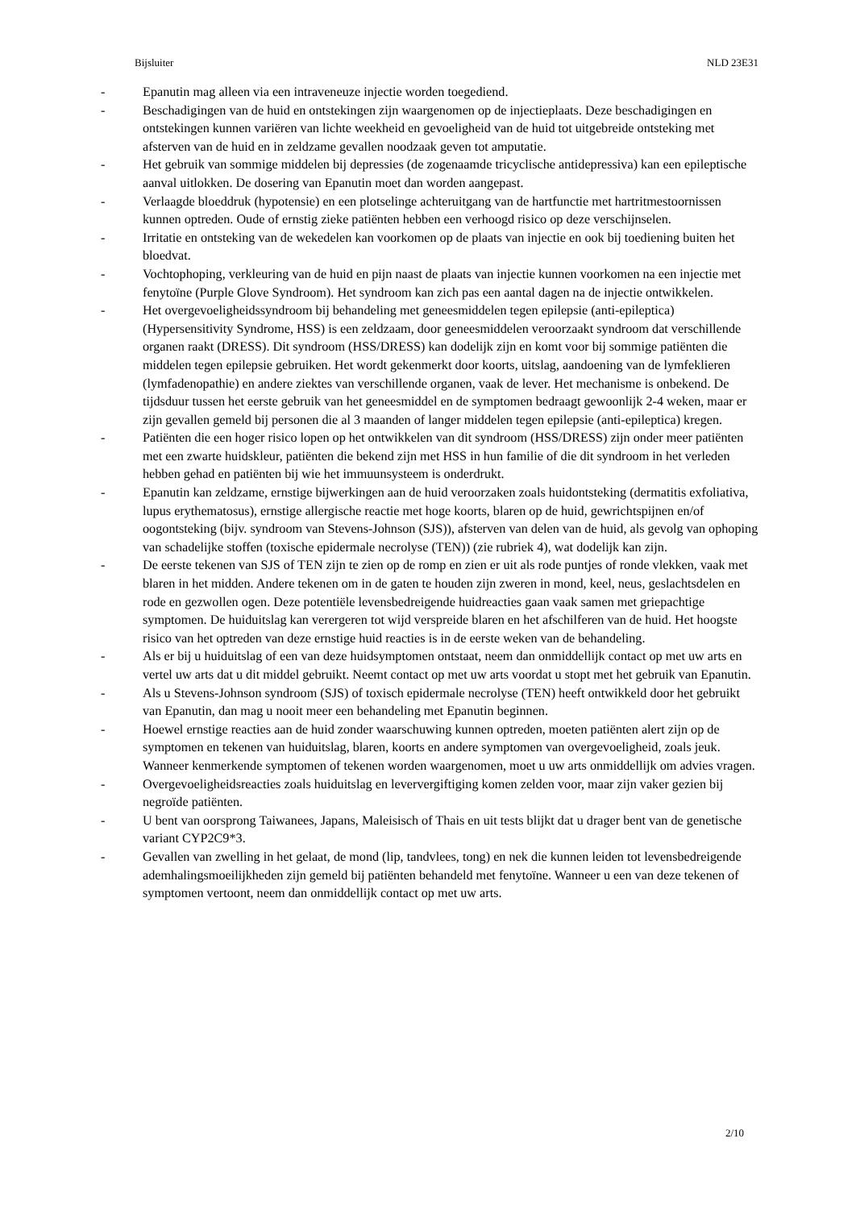Bijsluiter NLD 23E31
- Epanutin mag alleen via een intraveneuze injectie worden toegediend.
- Beschadigingen van de huid en ontstekingen zijn waargenomen op de injectieplaats. Deze beschadigingen en ontstekingen kunnen variëren van lichte weekheid en gevoeligheid van de huid tot uitgebreide ontsteking met afsterven van de huid en in zeldzame gevallen noodzaak geven tot amputatie.
- Het gebruik van sommige middelen bij depressies (de zogenaamde tricyclische antidepressiva) kan een epileptische aanval uitlokken. De dosering van Epanutin moet dan worden aangepast.
- Verlaagde bloeddruk (hypotensie) en een plotselinge achteruitgang van de hartfunctie met hartritmestoornissen kunnen optreden. Oude of ernstig zieke patiënten hebben een verhoogd risico op deze verschijnselen.
- Irritatie en ontsteking van de wekedelen kan voorkomen op de plaats van injectie en ook bij toediening buiten het bloedvat.
- Vochtophoping, verkleuring van de huid en pijn naast de plaats van injectie kunnen voorkomen na een injectie met fenytoïne (Purple Glove Syndroom). Het syndroom kan zich pas een aantal dagen na de injectie ontwikkelen.
- Het overgevoeligheidssyndroom bij behandeling met geneesmiddelen tegen epilepsie (anti-epileptica) (Hypersensitivity Syndrome, HSS) is een zeldzaam, door geneesmiddelen veroorzaakt syndroom dat verschillende organen raakt (DRESS). Dit syndroom (HSS/DRESS) kan dodelijk zijn en komt voor bij sommige patiënten die middelen tegen epilepsie gebruiken. Het wordt gekenmerkt door koorts, uitslag, aandoening van de lymfeklieren (lymfadenopathie) en andere ziektes van verschillende organen, vaak de lever. Het mechanisme is onbekend. De tijdsduur tussen het eerste gebruik van het geneesmiddel en de symptomen bedraagt gewoonlijk 2-4 weken, maar er zijn gevallen gemeld bij personen die al 3 maanden of langer middelen tegen epilepsie (anti-epileptica) kregen.
- Patiënten die een hoger risico lopen op het ontwikkelen van dit syndroom (HSS/DRESS) zijn onder meer patiënten met een zwarte huidskleur, patiënten die bekend zijn met HSS in hun familie of die dit syndroom in het verleden hebben gehad en patiënten bij wie het immuunsysteem is onderdrukt.
- Epanutin kan zeldzame, ernstige bijwerkingen aan de huid veroorzaken zoals huidontsteking (dermatitis exfoliativa, lupus erythematosus), ernstige allergische reactie met hoge koorts, blaren op de huid, gewrichtspijnen en/of oogontsteking (bijv. syndroom van Stevens-Johnson (SJS)), afsterven van delen van de huid, als gevolg van ophoping van schadelijke stoffen (toxische epidermale necrolyse (TEN)) (zie rubriek 4), wat dodelijk kan zijn.
- De eerste tekenen van SJS of TEN zijn te zien op de romp en zien er uit als rode puntjes of ronde vlekken, vaak met blaren in het midden. Andere tekenen om in de gaten te houden zijn zweren in mond, keel, neus, geslachtsdelen en rode en gezwollen ogen. Deze potentiële levensbedreigende huidreacties gaan vaak samen met griepachtige symptomen. De huiduitslag kan verergeren tot wijd verspreide blaren en het afschilferen van de huid. Het hoogste risico van het optreden van deze ernstige huid reacties is in de eerste weken van de behandeling.
- Als er bij u huiduitslag of een van deze huidsymptomen ontstaat, neem dan onmiddellijk contact op met uw arts en vertel uw arts dat u dit middel gebruikt. Neemt contact op met uw arts voordat u stopt met het gebruik van Epanutin.
- Als u Stevens-Johnson syndroom (SJS) of toxisch epidermale necrolyse (TEN) heeft ontwikkeld door het gebruikt van Epanutin, dan mag u nooit meer een behandeling met Epanutin beginnen.
- Hoewel ernstige reacties aan de huid zonder waarschuwing kunnen optreden, moeten patiënten alert zijn op de symptomen en tekenen van huiduitslag, blaren, koorts en andere symptomen van overgevoeligheid, zoals jeuk. Wanneer kenmerkende symptomen of tekenen worden waargenomen, moet u uw arts onmiddellijk om advies vragen.
- Overgevoeligheidsreacties zoals huiduitslag en leververgiftiging komen zelden voor, maar zijn vaker gezien bij negroïde patiënten.
- U bent van oorsprong Taiwanees, Japans, Maleisisch of Thais en uit tests blijkt dat u drager bent van de genetische variant CYP2C9*3.
- Gevallen van zwelling in het gelaat, de mond (lip, tandvlees, tong) en nek die kunnen leiden tot levensbedreigende ademhalingsmoeilijkheden zijn gemeld bij patiënten behandeld met fenytoïne. Wanneer u een van deze tekenen of symptomen vertoont, neem dan onmiddellijk contact op met uw arts.
2/10